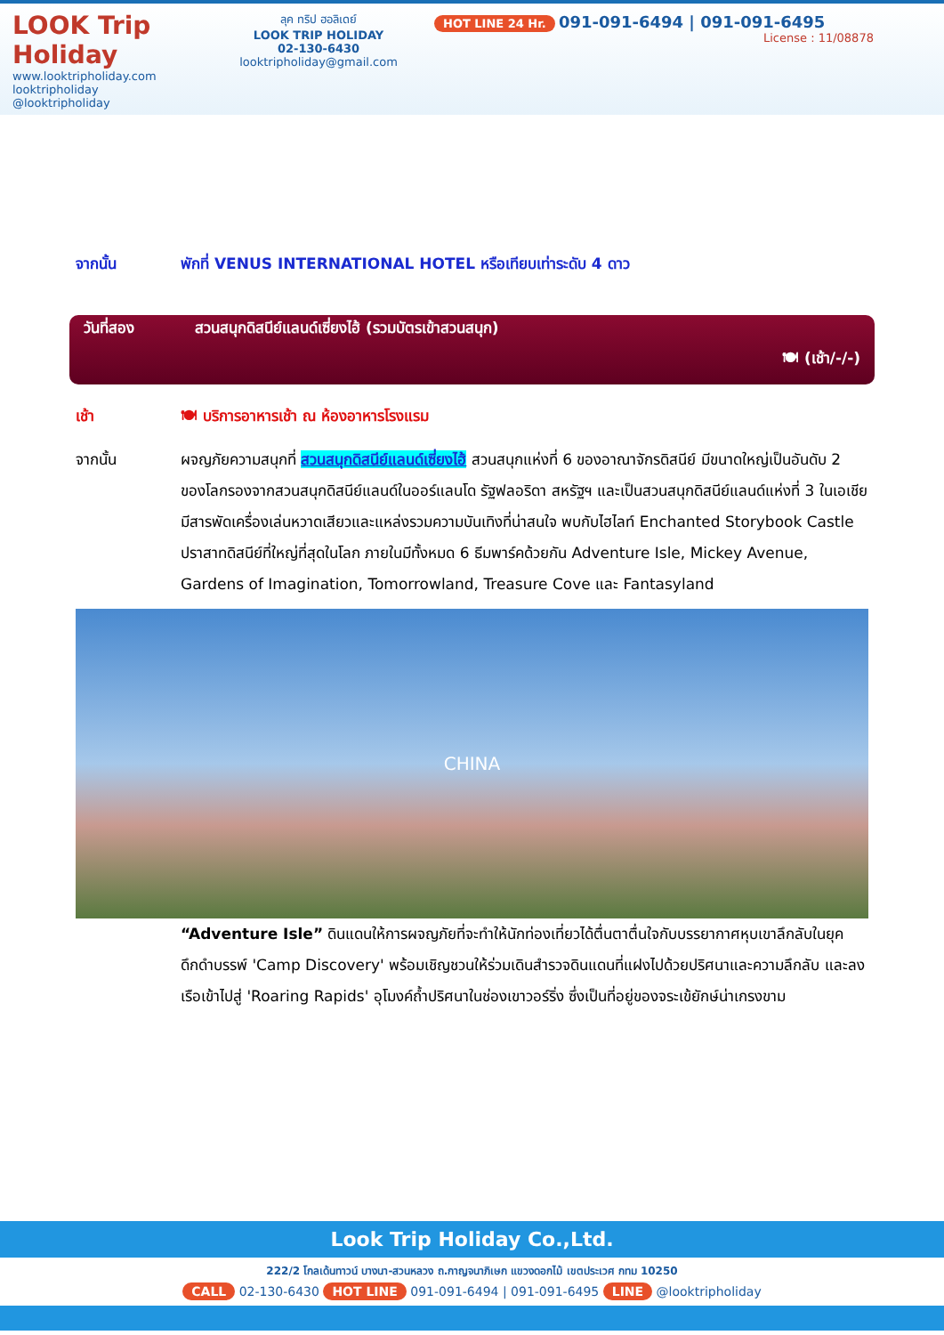LOOK Trip Holiday
www.looktripholiday.com
looktripholiday @looktripholiday
ลุค ทริป ฮอลิเดย์
LOOK TRIP HOLIDAY
02-130-6430
looktripholiday@gmail.com
HOT LINE 24 Hr. 091-091-6494 | 091-091-6495
License : 11/08878
จากนั้น พักที่ VENUS INTERNATIONAL HOTEL หรือเทียบเท่าระดับ 4 ดาว
วันที่สอง สวนสนุกดิสนีย์แลนด์เซี่ยงไฮ้ (รวมบัตรเข้าสวนสนุก)
🍽 (เช้า/-/-)
เช้า 🍽 บริการอาหารเช้า ณ ห้องอาหารโรงแรม
จากนั้น ผจญภัยความสนุกที่ สวนสนุกดิสนีย์แลนด์เซี่ยงไฮ้ สวนสนุกแห่งที่ 6 ของอาณาจักรดิสนีย์ มีขนาดใหญ่เป็นอันดับ 2 ของโลกรองจากสวนสนุกดิสนีย์แลนด์ในออร์แลนโด รัฐฟลอริดา สหรัฐฯ และเป็นสวนสนุกดิสนีย์แลนด์แห่งที่ 3 ในเอเชีย มีสารพัดเครื่องเล่นหวาดเสียวและแหล่งรวมความบันเทิงที่น่าสนใจ พบกับไฮไลท์ Enchanted Storybook Castle ปราสาทดิสนีย์ที่ใหญ่ที่สุดในโลก ภายในมีทั้งหมด 6 ธีมพาร์คด้วยกัน Adventure Isle, Mickey Avenue, Gardens of Imagination, Tomorrowland, Treasure Cove และ Fantasyland
CHINA
“Adventure Isle” ดินแดนให้การผจญภัยที่จะทำให้นักท่องเที่ยวได้ตื่นตาตื่นใจกับบรรยากาศหุบเขาลึกลับในยุคดึกดำบรรพ์ 'Camp Discovery' พร้อมเชิญชวนให้ร่วมเดินสำรวจดินแดนที่แฝงไปด้วยปริศนาและความลึกลับ และลงเรือเข้าไปสู่ 'Roaring Rapids' อุโมงค์ถ้ำปริศนาในช่องเขาวอร์ริ่ง ซึ่งเป็นที่อยู่ของจระเข้ยักษ์น่าเกรงขาม
Look Trip Holiday Co.,Ltd.
222/2 โกลเด้นทาวน์ บางนา-สวนหลวง ถ.กาญจนาภิเษก แขวงดอกไม้ เขตประเวศ กทม 10250
CALL 02-130-6430 HOT LINE 091-091-6494 | 091-091-6495 LINE @looktripholiday